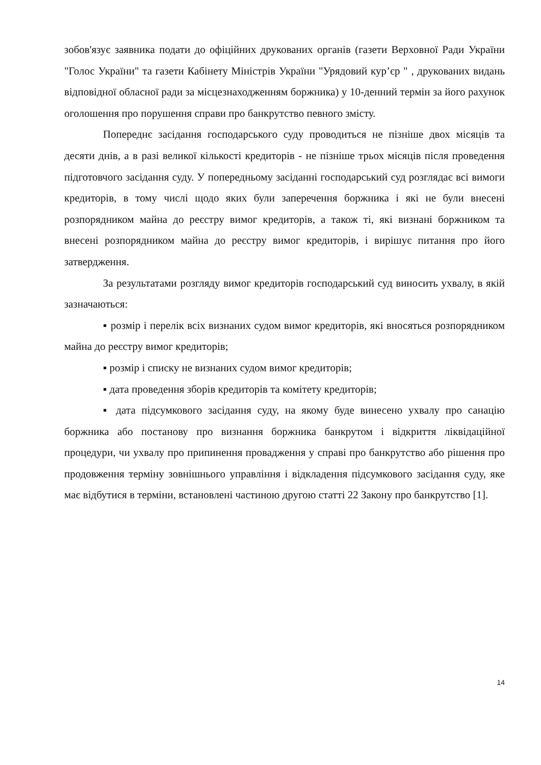зобов'язує заявника подати до офіційних друкованих органів (газети Верховної Ради України "Голос України" та газети Кабінету Міністрів України "Урядовий кур’єр " , друкованих видань відповідної обласної ради за місцезнаходженням боржника) у 10-денний термін за його рахунок оголошення про порушення справи про банкрутство певного змісту.
Попереднє засідання господарського суду проводиться не пізніше двох місяців та десяти днів, а в разі великої кількості кредиторів - не пізніше трьох місяців після проведення підготовчого засідання суду. У попередньому засіданні господарський суд розглядає всі вимоги кредиторів, в тому числі щодо яких були заперечення боржника і які не були внесені розпорядником майна до реєстру вимог кредиторів, а також ті, які визнані боржником та внесені розпорядником майна до реєстру вимог кредиторів, і вирішує питання про його затвердження.
За результатами розгляду вимог кредиторів господарський суд виносить ухвалу, в якій зазначаються:
▪ розмір і перелік всіх визнаних судом вимог кредиторів, які вносяться розпорядником майна до реєстру вимог кредиторів;
▪ розмір і списку не визнаних судом вимог кредиторів;
▪ дата проведення зборів кредиторів та комітету кредиторів;
▪ дата підсумкового засідання суду, на якому буде винесено ухвалу про санацію боржника або постанову про визнання боржника банкрутом і відкриття ліквідаційної процедури, чи ухвалу про припинення провадження у справі про банкрутство або рішення про продовження терміну зовнішнього управління і відкладення підсумкового засідання суду, яке має відбутися в терміни, встановлені частиною другою статті 22 Закону про банкрутство [1].
14